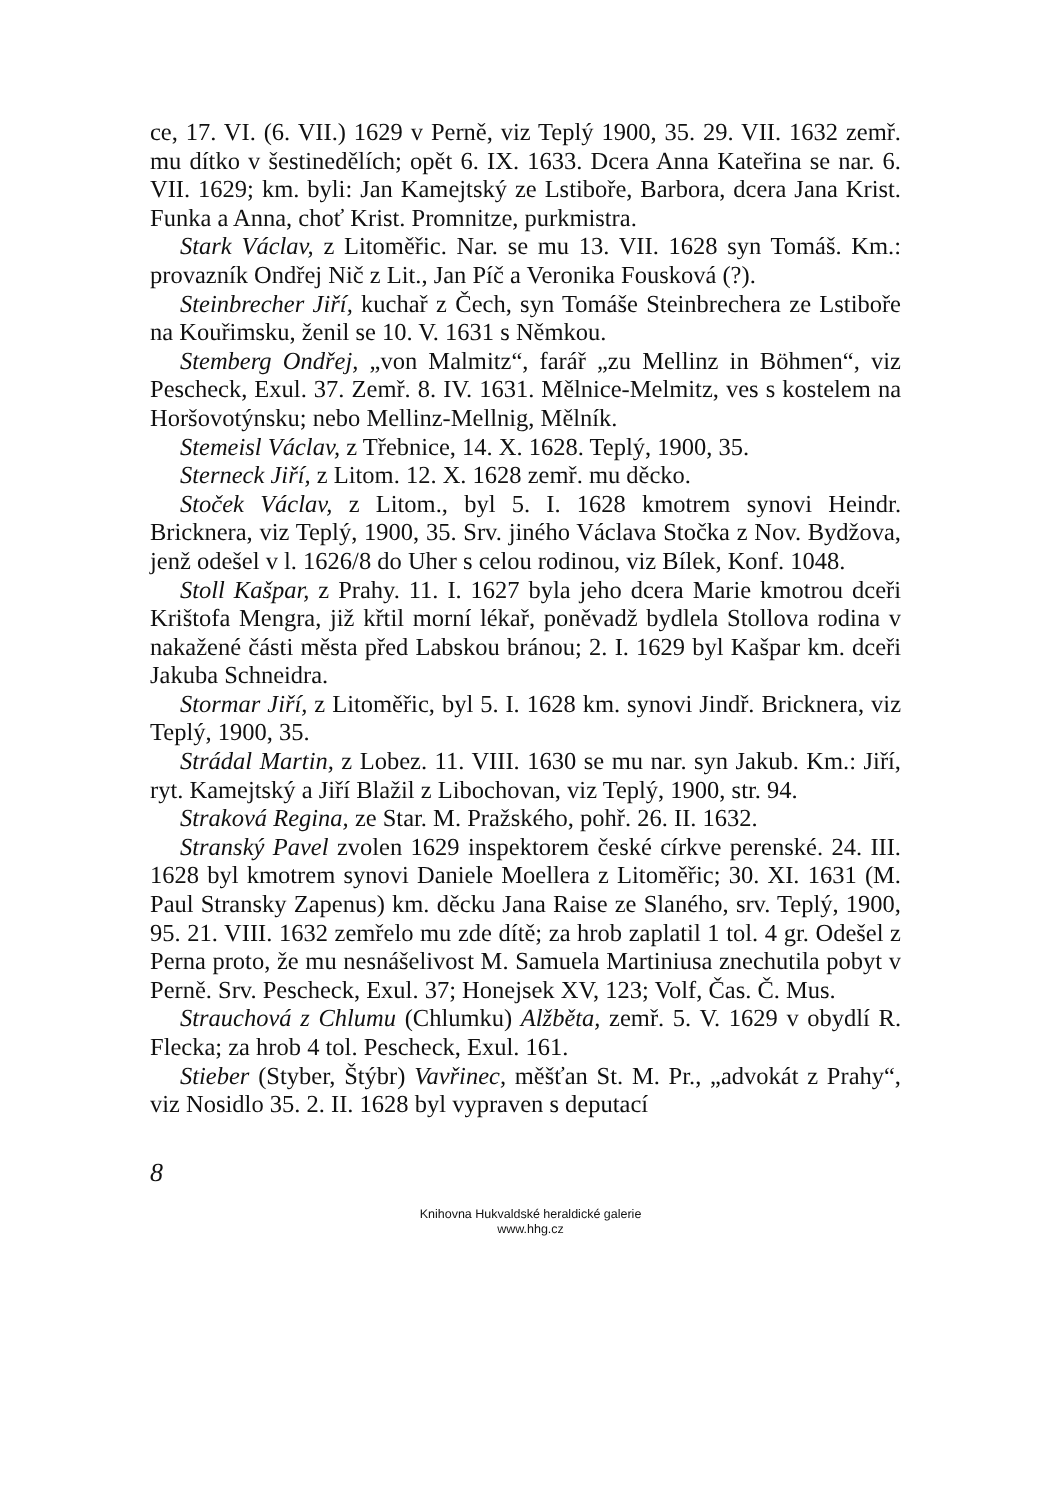ce, 17. VI. (6. VII.) 1629 v Perně, viz Teplý 1900, 35. 29. VII. 1632 zemř. mu dítko v šestinedělích; opět 6. IX. 1633. Dcera Anna Kateřina se nar. 6. VII. 1629; km. byli: Jan Kamejtský ze Lstiboře, Barbora, dcera Jana Krist. Funka a Anna, choť Krist. Promnitze, purkmistra.
Stark Václav, z Litoměřic. Nar. se mu 13. VII. 1628 syn Tomáš. Km.: provazník Ondřej Nič z Lit., Jan Píč a Veronika Fousková (?).
Steinbrecher Jiří, kuchař z Čech, syn Tomáše Steinbrechera ze Lstiboře na Kouřimsku, ženil se 10. V. 1631 s Němkou.
Stemberg Ondřej, „von Malmitz“, farář „zu Mellinz in Böhmen“, viz Pescheck, Exul. 37. Zemř. 8. IV. 1631. Mělnice-Melmitz, ves s kostelem na Horšovotýnsku; nebo Mellinz-Mellnig, Mělník.
Stemeisl Václav, z Třebnice, 14. X. 1628. Teplý, 1900, 35.
Sterneck Jiří, z Litom. 12. X. 1628 zemř. mu děcko.
Stoček Václav, z Litom., byl 5. I. 1628 kmotrem synovi Heindr. Bricknera, viz Teplý, 1900, 35. Srv. jiného Václava Stočka z Nov. Bydžova, jenž odešel v l. 1626/8 do Uher s celou rodinou, viz Bílek, Konf. 1048.
Stoll Kašpar, z Prahy. 11. I. 1627 byla jeho dcera Marie kmotrou dceři Krištofa Mengra, již křtil morní lékař, poněvadž bydlela Stollova rodina v nakažené části města před Labskou bránou; 2. I. 1629 byl Kašpar km. dceři Jakuba Schneidra.
Stormar Jiří, z Litoměřic, byl 5. I. 1628 km. synovi Jindř. Bricknera, viz Teplý, 1900, 35.
Strádal Martin, z Lobez. 11. VIII. 1630 se mu nar. syn Jakub. Km.: Jiří, ryt. Kamejtský a Jiří Blažil z Libochovan, viz Teplý, 1900, str. 94.
Straková Regina, ze Star. M. Pražského, pohř. 26. II. 1632.
Stranský Pavel zvolen 1629 inspektorem české církve perenské. 24. III. 1628 byl kmotrem synovi Daniele Moellera z Litoměřic; 30. XI. 1631 (M. Paul Stransky Zapenus) km. děcku Jana Raise ze Slaného, srv. Teplý, 1900, 95. 21. VIII. 1632 zemřelo mu zde dítě; za hrob zaplatil 1 tol. 4 gr. Odešel z Perna proto, že mu nesnášelivost M. Samuela Martiniusa znechutila pobyt v Perně. Srv. Pescheck, Exul. 37; Honejsek XV, 123; Volf, Čas. Č. Mus.
Strauchová z Chlumu (Chlumku) Alžběta, zemř. 5. V. 1629 v obydlí R. Flecka; za hrob 4 tol. Pescheck, Exul. 161.
Stieber (Styber, Štýbr) Vavřinec, měšťan St. M. Pr., „advokát z Prahy“, viz Nosidlo 35. 2. II. 1628 byl vypraven s deputací
8
Knihovna Hukvaldské heraldické galerie
www.hhg.cz